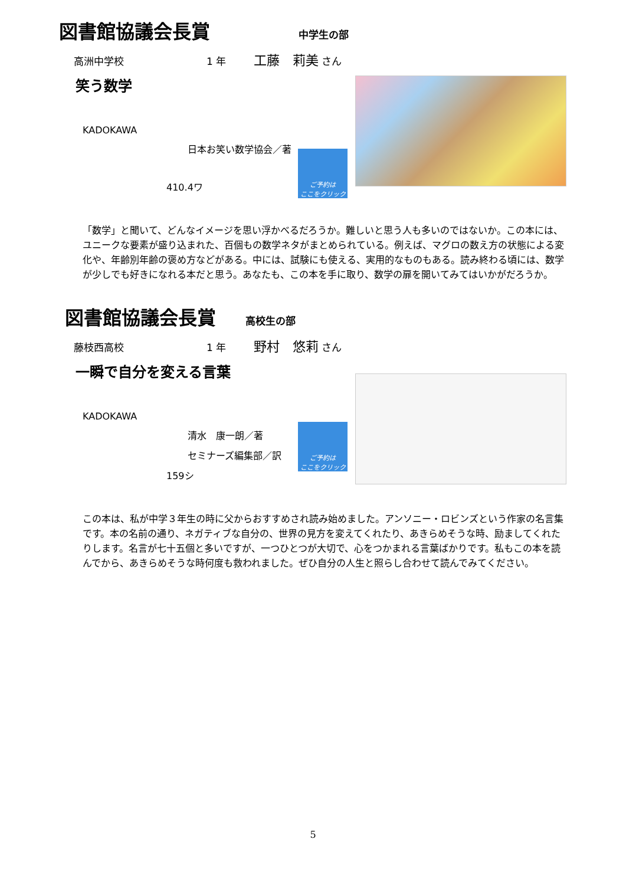図書館協議会長賞 中学生の部
高洲中学校 1 年 工藤　莉美 さん
笑う数学
KADOKAWA
日本お笑い数学協会／著
ご予約は
ここをクリック
410.4ワ
「数学」と聞いて、どんなイメージを思い浮かべるだろうか。難しいと思う人も多いのではないか。この本には、ユニークな要素が盛り込まれた、百個もの数学ネタがまとめられている。例えば、マグロの数え方の状態による変化や、年齢別年齢の褒め方などがある。中には、試験にも使える、実用的なものもある。読み終わる頃には、数学が少しでも好きになれる本だと思う。あなたも、この本を手に取り、数学の扉を開いてみてはいかがだろうか。
図書館協議会長賞 高校生の部
藤枝西高校 1 年 野村　悠莉 さん
一瞬で自分を変える言葉
KADOKAWA
清水　康一朗／著
セミナーズ編集部／訳
ご予約は
ここをクリック
159シ
この本は、私が中学３年生の時に父からおすすめされ読み始めました。アンソニー・ロビンズという作家の名言集です。本の名前の通り、ネガティブな自分の、世界の見方を変えてくれたり、あきらめそうな時、励ましてくれたりします。名言が七十五個と多いですが、一つひとつが大切で、心をつかまれる言葉ばかりです。私もこの本を読んでから、あきらめそうな時何度も救われました。ぜひ自分の人生と照らし合わせて読んでみてください。
5